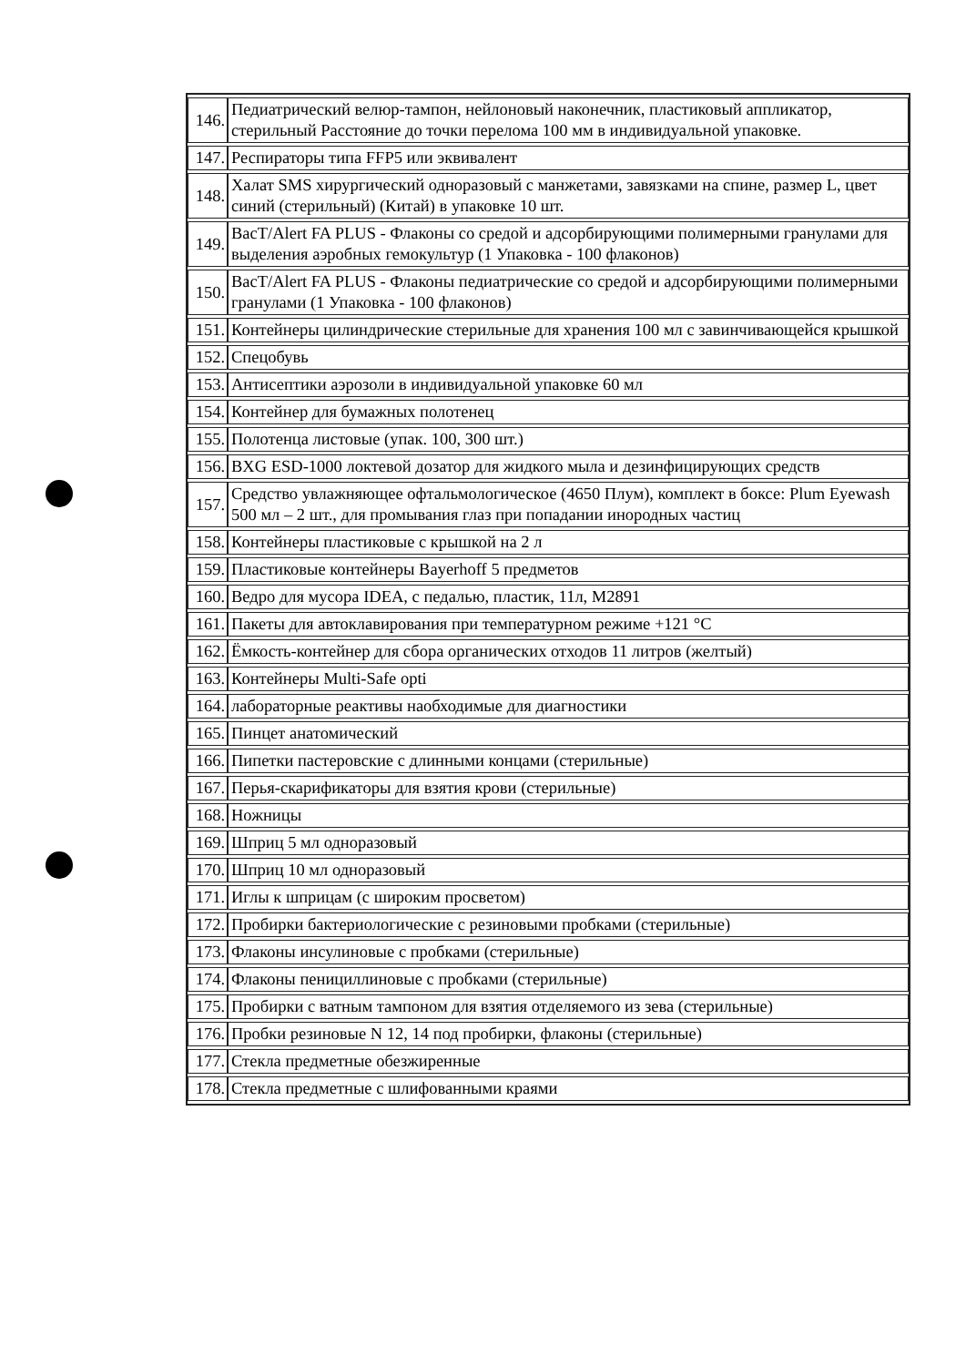| 146. | Педиатрический велюр-тампон, нейлоновый наконечник, пластиковый аппликатор, стерильный Расстояние до точки перелома 100 мм в индивидуальной упаковке. |
| 147. | Респираторы типа FFP5 или эквивалент |
| 148. | Халат SMS хирургический одноразовый с манжетами, завязками на спине, размер L, цвет синий (стерильный) (Китай) в упаковке 10 шт. |
| 149. | BacT/Alert FA PLUS - Флаконы со средой и адсорбирующими полимерными гранулами для выделения аэробных гемокультур (1 Упаковка - 100 флаконов) |
| 150. | BacT/Alert FA PLUS - Флаконы педиатрические со средой и адсорбирующими полимерными гранулами (1 Упаковка - 100 флаконов) |
| 151. | Контейнеры цилиндрические стерильные для хранения 100 мл с завинчивающейся крышкой |
| 152. | Спецобувь |
| 153. | Антисептики аэрозоли в индивидуальной упаковке 60 мл |
| 154. | Контейнер для бумажных полотенец |
| 155. | Полотенца листовые (упак. 100, 300 шт.) |
| 156. | BXG ESD-1000 локтевой дозатор для жидкого мыла и дезинфицирующих средств |
| 157. | Средство увлажняющее офтальмологическое (4650 Плум), комплект в боксе: Plum Eyewash 500 мл – 2 шт., для промывания глаз при попадании инородных частиц |
| 158. | Контейнеры пластиковые с крышкой на 2 л |
| 159. | Пластиковые контейнеры Bayerhoff 5 предметов |
| 160. | Ведро для мусора IDEA, с педалью, пластик, 11л, M2891 |
| 161. | Пакеты для автоклавирования при температурном режиме +121 °С |
| 162. | Ёмкость-контейнер для сбора органических отходов 11 литров (желтый) |
| 163. | Контейнеры Multi-Safe opti |
| 164. | лабораторные реактивы наобходимые для диагностики |
| 165. | Пинцет анатомический |
| 166. | Пипетки пастеровские с длинными концами (стерильные) |
| 167. | Перья-скарификаторы для взятия крови (стерильные) |
| 168. | Ножницы |
| 169. | Шприц 5 мл одноразовый |
| 170. | Шприц 10 мл одноразовый |
| 171. | Иглы к шприцам (с широким просветом) |
| 172. | Пробирки бактериологические с резиновыми пробками (стерильные) |
| 173. | Флаконы инсулиновые с пробками (стерильные) |
| 174. | Флаконы пенициллиновые с пробками (стерильные) |
| 175. | Пробирки с ватным тампоном для взятия отделяемого из зева (стерильные) |
| 176. | Пробки резиновые N 12, 14 под пробирки, флаконы (стерильные) |
| 177. | Стекла предметные обезжиренные |
| 178. | Стекла предметные с шлифованными краями |